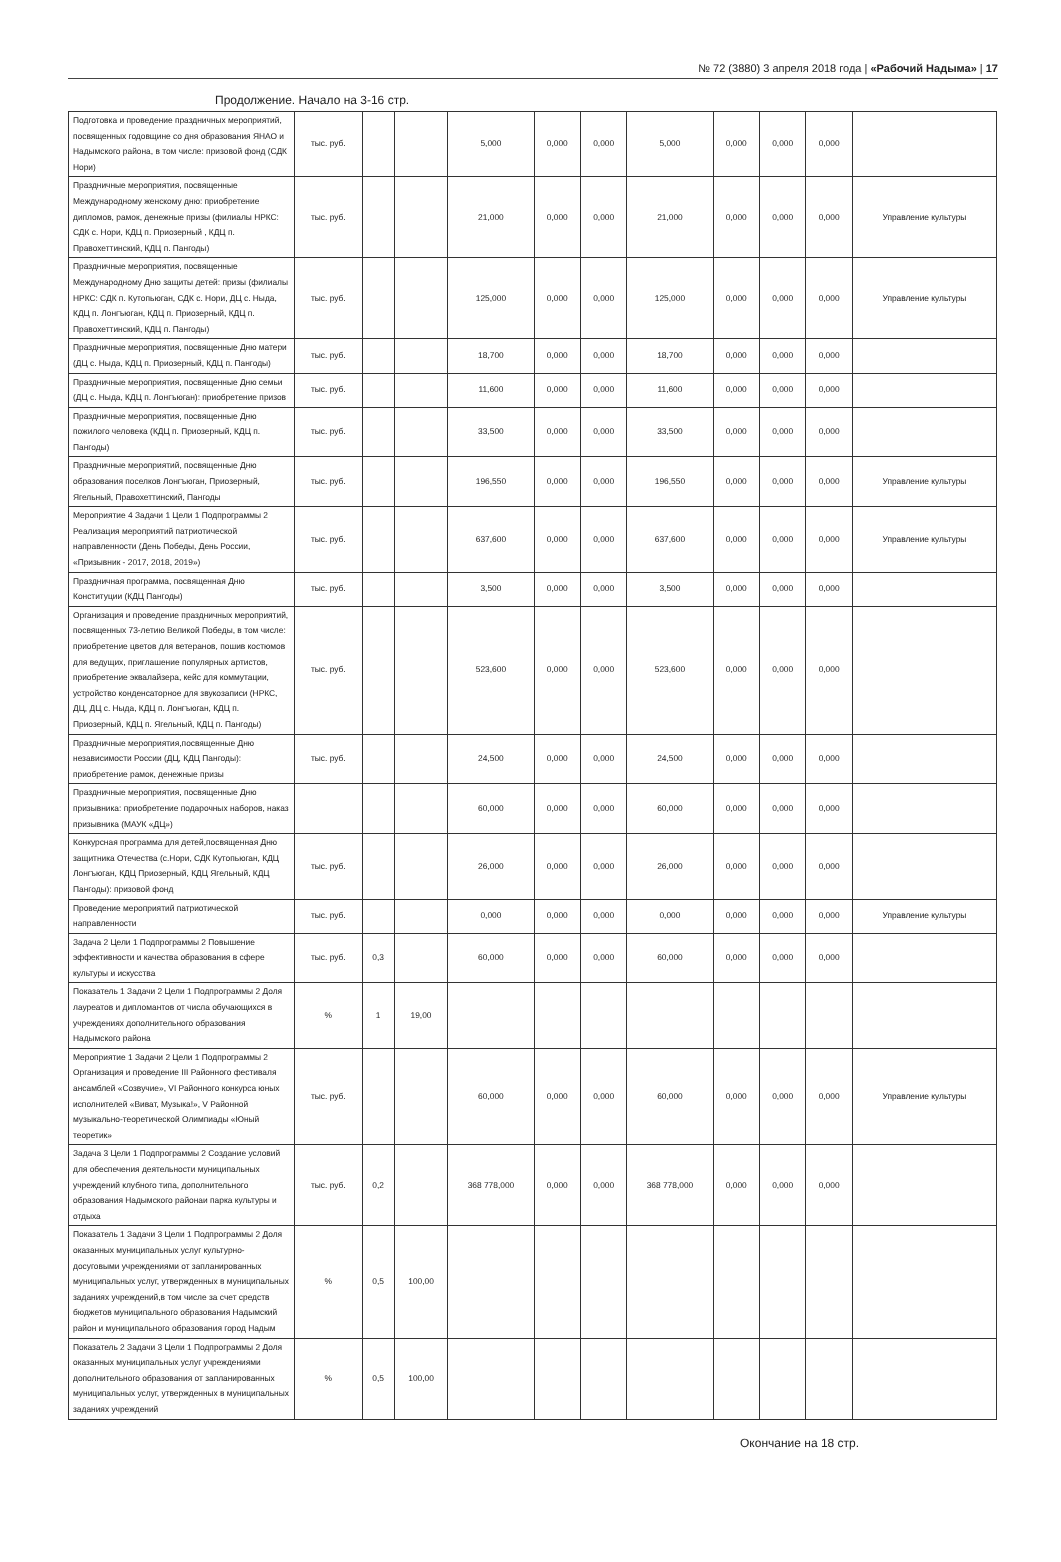№ 72 (3880) 3 апреля 2018 года | «Рабочий Надыма» | 17
Продолжение. Начало на 3-16 стр.
| Подготовка и проведение праздничных мероприятий, посвященных годовщине со дня образования ЯНАО и Надымского района, в том числе: призовой фонд (СДК Нори) | тыс. руб. | | | 5,000 | 0,000 | 0,000 | 5,000 | 0,000 | 0,000 | 0,000 | |
| Праздничные мероприятия, посвященные Международному женскому дню: приобретение дипломов, рамок, денежные призы (филиалы НРКС: СДК с. Нори, КДЦ п. Приозерный , КДЦ п. Правохеттинский, КДЦ п. Пангоды) | тыс. руб. | | | 21,000 | 0,000 | 0,000 | 21,000 | 0,000 | 0,000 | 0,000 | Управление культуры |
| Праздничные мероприятия, посвященные Международному Дню защиты детей: призы (филиалы НРКС: СДК п. Кутопьюган, СДК с. Нори, ДЦ с. Ныда, КДЦ п. Лонгъюган, КДЦ п. Приозерный, КДЦ п. Правохеттинский, КДЦ п. Пангоды) | тыс. руб. | | | 125,000 | 0,000 | 0,000 | 125,000 | 0,000 | 0,000 | 0,000 | Управление культуры |
| Праздничные мероприятия, посвященные Дню матери (ДЦ с. Ныда, КДЦ п. Приозерный, КДЦ п. Пангоды) | тыс. руб. | | | 18,700 | 0,000 | 0,000 | 18,700 | 0,000 | 0,000 | 0,000 | |
| Праздничные мероприятия, посвященные Дню семьи (ДЦ с. Ныда, КДЦ п. Лонгъюган): приобретение призов | тыс. руб. | | | 11,600 | 0,000 | 0,000 | 11,600 | 0,000 | 0,000 | 0,000 | |
| Праздничные мероприятия, посвященные Дню пожилого человека (КДЦ п. Приозерный, КДЦ п. Пангоды) | тыс. руб. | | | 33,500 | 0,000 | 0,000 | 33,500 | 0,000 | 0,000 | 0,000 | |
| Праздничные мероприятий, посвященные Дню образования поселков Лонгъюган, Приозерный, Ягельный, Правохеттинский, Пангоды | тыс. руб. | | | 196,550 | 0,000 | 0,000 | 196,550 | 0,000 | 0,000 | 0,000 | Управление культуры |
| Мероприятие 4 Задачи 1 Цели 1 Подпрограммы 2 Реализация мероприятий патриотической направленности (День Победы, День России, «Призывник - 2017, 2018, 2019») | тыс. руб. | | | 637,600 | 0,000 | 0,000 | 637,600 | 0,000 | 0,000 | 0,000 | Управление культуры |
| Праздничная программа, посвященная Дню Конституции (КДЦ Пангоды) | тыс. руб. | | | 3,500 | 0,000 | 0,000 | 3,500 | 0,000 | 0,000 | 0,000 | |
| Организация и проведение праздничных мероприятий, посвященных 73-летию Великой Победы, в том числе: приобретение цветов для ветеранов, пошив костюмов для ведущих, приглашение популярных артистов, приобретение эквалайзера, кейс для коммутации, устройство конденсаторное для звукозаписи (НРКС, ДЦ, ДЦ с. Ныда, КДЦ п. Лонгъюган, КДЦ п. Приозерный, КДЦ п. Ягельный, КДЦ п. Пангоды) | тыс. руб. | | | 523,600 | 0,000 | 0,000 | 523,600 | 0,000 | 0,000 | 0,000 | |
| Праздничные мероприятия,посвященные Дню независимости России (ДЦ, КДЦ Пангоды): приобретение рамок, денежные призы | тыс. руб. | | | 24,500 | 0,000 | 0,000 | 24,500 | 0,000 | 0,000 | 0,000 | |
| Праздничные мероприятия, посвященные Дню призывника: приобретение подарочных наборов, наказ призывника (МАУК «ДЦ») | | | | 60,000 | 0,000 | 0,000 | 60,000 | 0,000 | 0,000 | 0,000 | |
| Конкурсная программа для детей,посвященная Дню защитника Отечества (с.Нори, СДК Кутопьюган, КДЦ Лонгъюган, КДЦ Приозерный, КДЦ Ягельный, КДЦ Пангоды): призовой фонд | тыс. руб. | | | 26,000 | 0,000 | 0,000 | 26,000 | 0,000 | 0,000 | 0,000 | |
| Проведение мероприятий патриотической направленности | тыс. руб. | | | 0,000 | 0,000 | 0,000 | 0,000 | 0,000 | 0,000 | 0,000 | Управление культуры |
| Задача 2 Цели 1 Подпрограммы 2 Повышение эффективности и качества образования в сфере культуры и искусства | тыс. руб. | 0,3 | | 60,000 | 0,000 | 0,000 | 60,000 | 0,000 | 0,000 | 0,000 | |
| Показатель 1 Задачи 2 Цели 1 Подпрограммы 2 Доля лауреатов и дипломантов от числа обучающихся в учреждениях дополнительного образования Надымского района | % | 1 | 19,00 | | | | | | | | |
| Мероприятие 1 Задачи 2 Цели 1 Подпрограммы 2 Организация и проведение III Районного фестиваля ансамблей «Созвучие», VI Районного конкурса юных исполнителей «Виват, Музыка!», V Районной музыкально-теоретической Олимпиады «Юный теоретик» | тыс. руб. | | | 60,000 | 0,000 | 0,000 | 60,000 | 0,000 | 0,000 | 0,000 | Управление культуры |
| Задача 3 Цели 1 Подпрограммы 2 Создание условий для обеспечения деятельности муниципальных учреждений клубного типа, дополнительного образования Надымского районаи парка культуры и отдыха | тыс. руб. | 0,2 | | 368 778,000 | 0,000 | 0,000 | 368 778,000 | 0,000 | 0,000 | 0,000 | |
| Показатель 1 Задачи 3 Цели 1 Подпрограммы 2 Доля оказанных муниципальных услуг культурно-досуговыми учреждениями от запланированных муниципальных услуг, утвержденных в муниципальных заданиях учреждений,в том числе за счет средств бюджетов муниципального образования Надымский район и муниципального образования город Надым | % | 0,5 | 100,00 | | | | | | | | |
| Показатель 2 Задачи 3 Цели 1 Подпрограммы 2 Доля оказанных муниципальных услуг учреждениями дополнительного образования от запланированных муниципальных услуг, утвержденных в муниципальных заданиях учреждений | % | 0,5 | 100,00 | | | | | | | | |
Окончание на 18 стр.